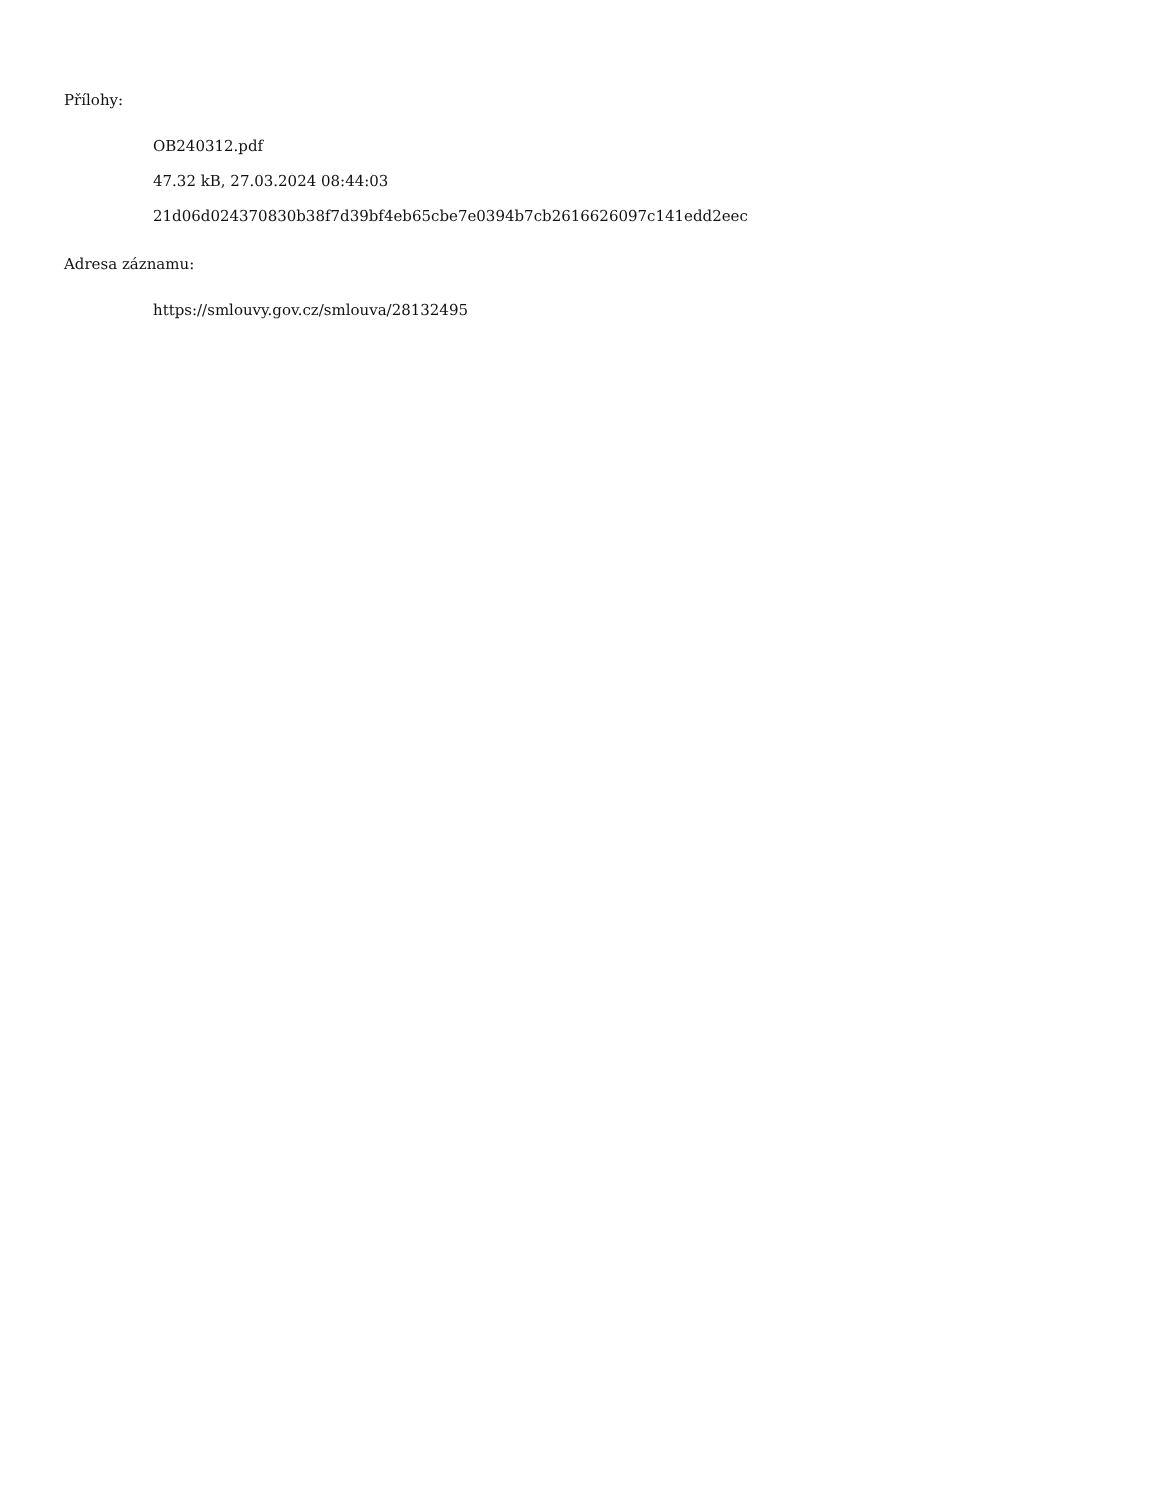Přílohy:
OB240312.pdf
47.32 kB, 27.03.2024 08:44:03
21d06d024370830b38f7d39bf4eb65cbe7e0394b7cb2616626097c141edd2eec
Adresa záznamu:
https://smlouvy.gov.cz/smlouva/28132495